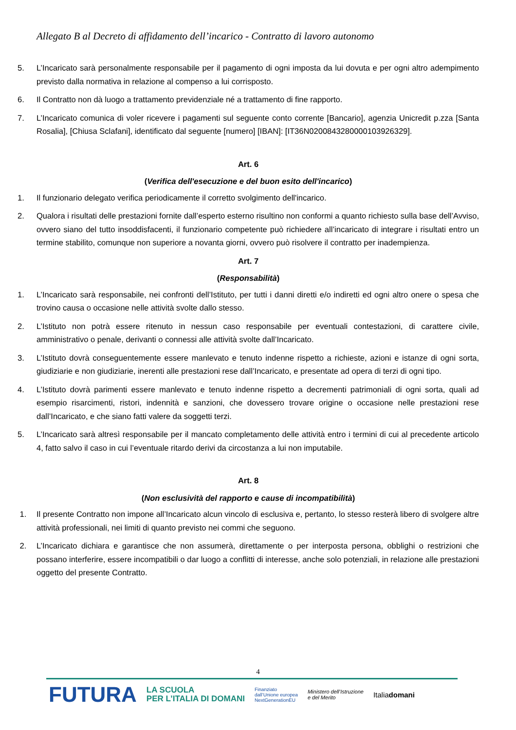Allegato B al Decreto di affidamento dell’incarico - Contratto di lavoro autonomo
5. L’Incaricato sarà personalmente responsabile per il pagamento di ogni imposta da lui dovuta e per ogni altro adempimento previsto dalla normativa in relazione al compenso a lui corrisposto.
6. Il Contratto non dà luogo a trattamento previdenziale né a trattamento di fine rapporto.
7. L’Incaricato comunica di voler ricevere i pagamenti sul seguente conto corrente [Bancario], agenzia Unicredit p.zza [Santa Rosalia], [Chiusa Sclafani], identificato dal seguente [numero] [IBAN]: [IT36N0200843280000103926329].
Art. 6
(Verifica dell'esecuzione e del buon esito dell'incarico)
1. Il funzionario delegato verifica periodicamente il corretto svolgimento dell'incarico.
2. Qualora i risultati delle prestazioni fornite dall’esperto esterno risultino non conformi a quanto richiesto sulla base dell’Avviso, ovvero siano del tutto insoddisfacenti, il funzionario competente può richiedere all’incaricato di integrare i risultati entro un termine stabilito, comunque non superiore a novanta giorni, ovvero può risolvere il contratto per inadempienza.
Art. 7
(Responsabilità)
1. L’Incaricato sarà responsabile, nei confronti dell’Istituto, per tutti i danni diretti e/o indiretti ed ogni altro onere o spesa che trovino causa o occasione nelle attività svolte dallo stesso.
2. L’Istituto non potrà essere ritenuto in nessun caso responsabile per eventuali contestazioni, di carattere civile, amministrativo o penale, derivanti o connessi alle attività svolte dall’Incaricato.
3. L’Istituto dovrà conseguentemente essere manlevato e tenuto indenne rispetto a richieste, azioni e istanze di ogni sorta, giudiziarie e non giudiziarie, inerenti alle prestazioni rese dall’Incaricato, e presentate ad opera di terzi di ogni tipo.
4. L’Istituto dovrà parimenti essere manlevato e tenuto indenne rispetto a decrementi patrimoniali di ogni sorta, quali ad esempio risarcimenti, ristori, indennità e sanzioni, che dovessero trovare origine o occasione nelle prestazioni rese dall’Incaricato, e che siano fatti valere da soggetti terzi.
5. L’Incaricato sarà altresì responsabile per il mancato completamento delle attività entro i termini di cui al precedente articolo 4, fatto salvo il caso in cui l’eventuale ritardo derivi da circostanza a lui non imputabile.
Art. 8
(Non esclusività del rapporto e cause di incompatibilità)
1. Il presente Contratto non impone all’Incaricato alcun vincolo di esclusiva e, pertanto, lo stesso resterà libero di svolgere altre attività professionali, nei limiti di quanto previsto nei commi che seguono.
2. L’Incaricato dichiara e garantisce che non assumerà, direttamente o per interposta persona, obblighi o restrizioni che possano interferire, essere incompatibili o dar luogo a conflitti di interesse, anche solo potenziali, in relazione alle prestazioni oggetto del presente Contratto.
4
FUTURA LA SCUOLA
PER L’ITALIA DI DOMANI Finanziato
dall’Unione europea
NextGenerationEU Ministero dell’Istruzione
e del Merito Italiadomani